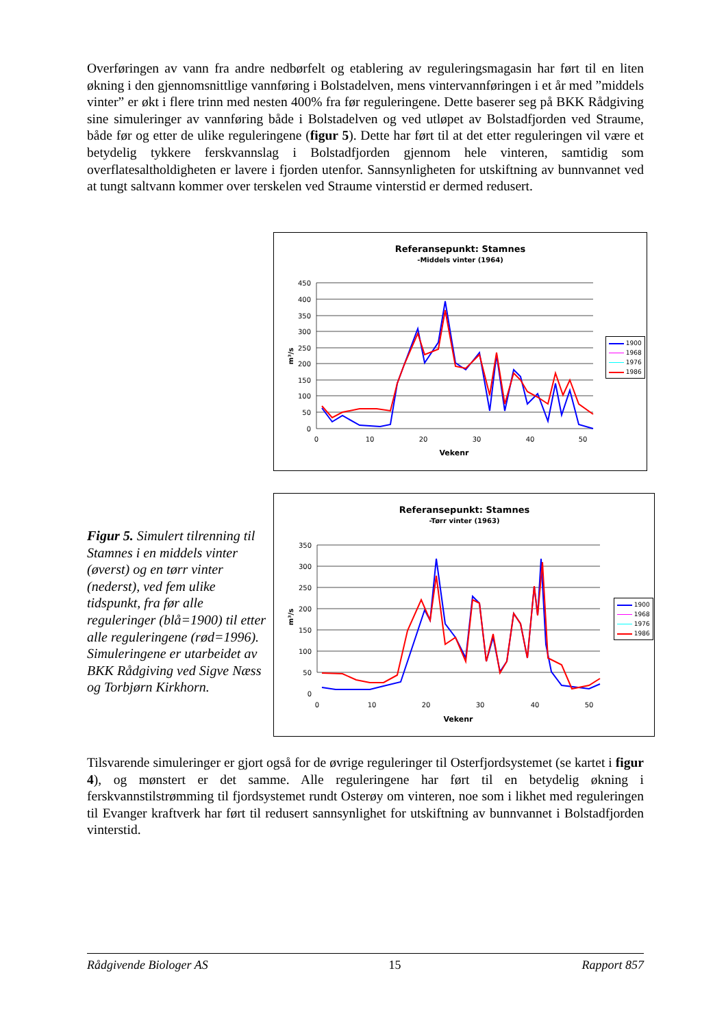Overføringen av vann fra andre nedbørfelt og etablering av reguleringsmagasin har ført til en liten økning i den gjennomsnittlige vannføring i Bolstadelven, mens vintervannføringen i et år med ”middels vinter” er økt i flere trinn med nesten 400% fra før reguleringene. Dette baserer seg på BKK Rådgiving sine simuleringer av vannføring både i Bolstadelven og ved utløpet av Bolstadfjorden ved Straume, både før og etter de ulike reguleringene (figur 5). Dette har ført til at det etter reguleringen vil være et betydelig tykkere ferskvannslag i Bolstadfjorden gjennom hele vinteren, samtidig som overflatesaltholdigheten er lavere i fjorden utenfor. Sannsynligheten for utskiftning av bunnvannet ved at tungt saltvann kommer over terskelen ved Straume vinterstid er dermed redusert.
Referansepunkt: Stamnes
-Middels vinter (1964)
450
400
350
300
250
200
150
100
50
0
0
10
20
30
40
50
Vekenr
m³/s
1900
1968
1976
1986
Figur 5. Simulert tilrenning til Stamnes i en middels vinter (øverst) og en tørr vinter (nederst), ved fem ulike tidspunkt, fra før alle reguleringer (blå=1900) til etter alle reguleringene (rød=1996). Simuleringene er utarbeidet av BKK Rådgiving ved Sigve Næss og Torbjørn Kirkhorn.
Referansepunkt: Stamnes
-Tørr vinter (1963)
350
300
250
200
150
100
50
0
0
10
20
30
40
50
Vekenr
m³/s
1900
1968
1976
1986
Tilsvarende simuleringer er gjort også for de øvrige reguleringer til Osterfjordsystemet (se kartet i figur 4), og mønstert er det samme. Alle reguleringene har ført til en betydelig økning i ferskvannstilstrømming til fjordsystemet rundt Osterøy om vinteren, noe som i likhet med reguleringen til Evanger kraftverk har ført til redusert sannsynlighet for utskiftning av bunnvannet i Bolstadfjorden vinterstid.
Rådgivende Biologer AS 15 Rapport 857